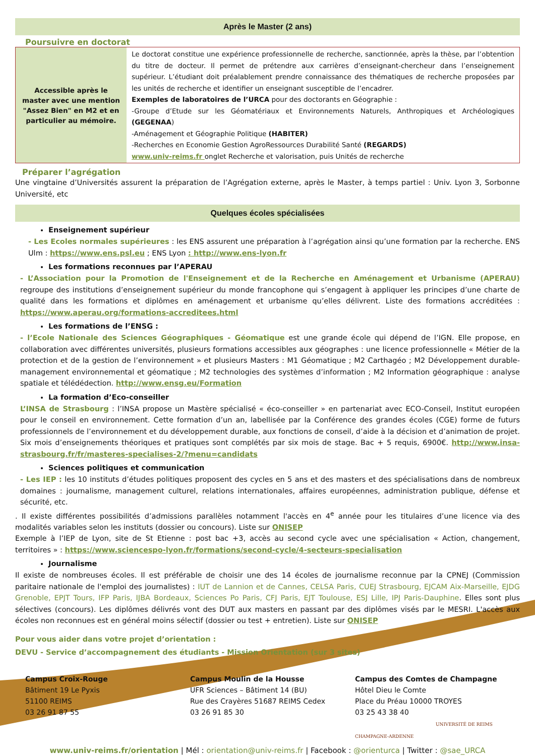Après le Master (2 ans)
Poursuivre en doctorat
| Accessible après le master avec une mention "Assez Bien" en M2 et en particulier au mémoire. | Le doctorat constitue une expérience professionnelle de recherche, sanctionnée, après la thèse, par l’obtention du titre de docteur. Il permet de prétendre aux carrières d’enseignant-chercheur dans l’enseignement supérieur. L’étudiant doit préalablement prendre connaissance des thématiques de recherche proposées par les unités de recherche et identifier un enseignant susceptible de l’encadrer. Exemples de laboratoires de l’URCA pour des doctorants en Géographie : -Groupe d’Etude sur les Géomatériaux et Environnements Naturels, Anthropiques et Archéologiques (GEGENAA ) -Aménagement et Géographie Politique (HABITER) -Recherches en Economie Gestion AgroRessources Durabilité Santé (REGARDS) www.univ-reims.fr onglet Recherche et valorisation, puis Unités de recherche |
Préparer l’agrégation
Une vingtaine d’Universités assurent la préparation de l’Agrégation externe, après le Master, à temps partiel : Univ. Lyon 3, Sorbonne Université, etc
Quelques écoles spécialisées
Enseignement supérieur
- Les Ecoles normales supérieures : les ENS assurent une préparation à l’agrégation ainsi qu’une formation par la recherche. ENS Ulm : https://www.ens.psl.eu ; ENS Lyon : http://www.ens-lyon.fr
Les formations reconnues par l’APERAU
- L’Association pour la Promotion de l'Enseignement et de la Recherche en Aménagement et Urbanisme (APERAU) regroupe des institutions d’enseignement supérieur du monde francophone qui s’engagent à appliquer les principes d’une charte de qualité dans les formations et diplômes en aménagement et urbanisme qu’elles délivrent. Liste des formations accréditées : https://www.aperau.org/formations-accreditees.html
Les formations de l’ENSG :
- l’Ecole Nationale des Sciences Géographiques - Géomatique est une grande école qui dépend de l’IGN. Elle propose, en collaboration avec différentes universités, plusieurs formations accessibles aux géographes : une licence professionnelle « Métier de la protection et de la gestion de l’environnement » et plusieurs Masters : M1 Géomatique ; M2 Carthagéo ; M2 Développement durable-management environnemental et géomatique ; M2 technologies des systèmes d’information ; M2 Information géographique : analyse spatiale et télédédection. http://www.ensg.eu/Formation
La formation d’Eco-conseiller
L’INSA de Strasbourg : l’INSA propose un Mastère spécialisé « éco-conseiller » en partenariat avec ECO-Conseil, Institut européen pour le conseil en environnement. Cette formation d’un an, labellisée par la Conférence des grandes écoles (CGE) forme de futurs professionnels de l’environnement et du développement durable, aux fonctions de conseil, d’aide à la décision et d’animation de projet. Six mois d’enseignements théoriques et pratiques sont complétés par six mois de stage. Bac + 5 requis, 6900€. http://www.insa-strasbourg.fr/fr/masteres-specialises-2/?menu=candidats
Sciences politiques et communication
- Les IEP : les 10 instituts d’études politiques proposent des cycles en 5 ans et des masters et des spécialisations dans de nombreux domaines : journalisme, management culturel, relations internationales, affaires européennes, administration publique, défense et sécurité, etc.
. Il existe différentes possibilités d’admissions parallèles notamment l'accès en 4<sup>e</sup> année pour les titulaires d’une licence via des modalités variables selon les instituts (dossier ou concours). Liste sur ONISEP
Exemple à l’IEP de Lyon, site de St Etienne : post bac +3, accès au second cycle avec une spécialisation « Action, changement, territoires » : https://www.sciencespo-lyon.fr/formations/second-cycle/4-secteurs-specialisation
Journalisme
Il existe de nombreuses écoles. Il est préférable de choisir une des 14 écoles de journalisme reconnue par la CPNEJ (Commission paritaire nationale de l'emploi des journalistes) : IUT de Lannion et de Cannes, CELSA Paris, CUEJ Strasbourg, EJCAM Aix-Marseille, EJDG Grenoble, EPJT Tours, IFP Paris, IJBA Bordeaux, Sciences Po Paris, CFJ Paris, EJT Toulouse, ESJ Lille, IPJ Paris-Dauphine. Elles sont plus sélectives (concours). Les diplômes délivrés vont des DUT aux masters en passant par des diplômes visés par le MESRI. L'accès aux écoles non reconnues est en général moins sélectif (dossier ou test + entretien). Liste sur ONISEP
Pour vous aider dans votre projet d’orientation :
DEVU - Service d’accompagnement des étudiants - Mission Orientation (sur 3 sites)
Campus Croix-Rouge
Bâtiment 19 Le Pyxis
51100 REIMS
03 26 91 87 55
Campus Moulin de la Housse
UFR Sciences – Bâtiment 14 (BU)
Rue des Crayères 51687 REIMS Cedex
03 26 91 85 30
Campus des Comtes de Champagne
Hôtel Dieu le Comte
Place du Préau 10000 TROYES
03 25 43 38 40
UNIVERSITÉ DE REIMS CHAMPAGNE-ARDENNE
www.univ-reims.fr/orientation | Mél : orientation@univ-reims.fr | Facebook : @orienturca | Twitter : @sae_URCA